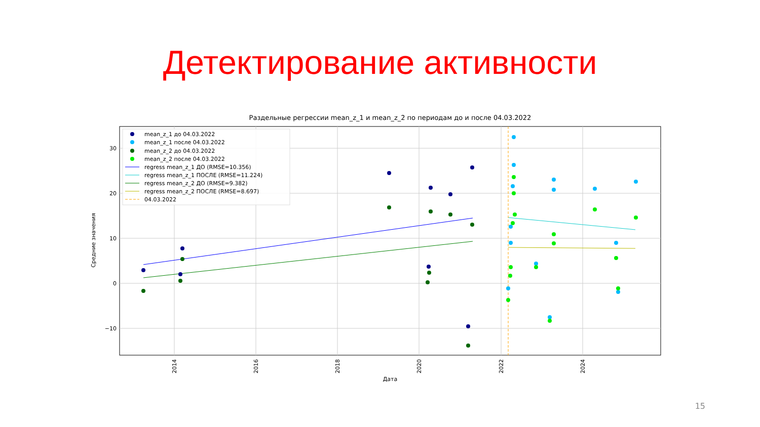Детектирование активности
Раздельные регрессии mean_z_1 и mean_z_2 по периодам до и после 04.03.2022
30
20
10
0
−10
2014
2016
2018
2020
2022
2024
Дата
Средние значения
mean_z_1 до 04.03.2022
mean_z_1 после 04.03.2022
mean_z_2 до 04.03.2022
mean_z_2 после 04.03.2022
regress mean_z_1 ДО (RMSE=10.356)
regress mean_z_1 ПОСЛЕ (RMSE=11.224)
regress mean_z_2 ДО (RMSE=9.382)
regress mean_z_2 ПОСЛЕ (RMSE=8.697)
04.03.2022
15